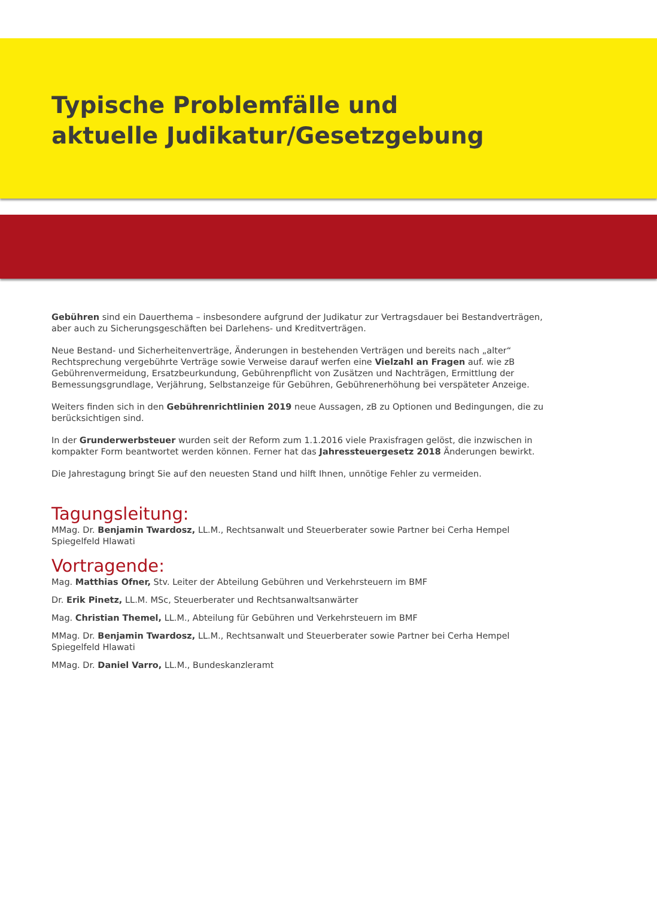Typische Problemfälle und
aktuelle Judikatur/Gesetzgebung
Gebühren sind ein Dauerthema – insbesondere aufgrund der Judikatur zur Vertragsdauer bei Bestandverträgen, aber auch zu Sicherungsgeschäften bei Darlehens- und Kreditverträgen.
Neue Bestand- und Sicherheitenverträge, Änderungen in bestehenden Verträgen und bereits nach „alter“ Rechtsprechung vergebührte Verträge sowie Verweise darauf werfen eine Vielzahl an Fragen auf. wie zB Gebührenvermeidung, Ersatzbeurkundung, Gebührenpflicht von Zusätzen und Nachträgen, Ermittlung der Bemessungsgrundlage, Verjährung, Selbstanzeige für Gebühren, Gebührenerhöhung bei verspäteter Anzeige.
Weiters finden sich in den Gebührenrichtlinien 2019 neue Aussagen, zB zu Optionen und Bedingungen, die zu berücksichtigen sind.
In der Grunderwerbsteuer wurden seit der Reform zum 1.1.2016 viele Praxisfragen gelöst, die inzwischen in kompakter Form beantwortet werden können. Ferner hat das Jahressteuergesetz 2018 Änderungen bewirkt.
Die Jahrestagung bringt Sie auf den neuesten Stand und hilft Ihnen, unnötige Fehler zu vermeiden.
Tagungsleitung:
MMag. Dr. Benjamin Twardosz, LL.M., Rechtsanwalt und Steuerberater sowie Partner bei Cerha Hempel Spiegelfeld Hlawati
Vortragende:
Mag. Matthias Ofner, Stv. Leiter der Abteilung Gebühren und Verkehrsteuern im BMF
Dr. Erik Pinetz, LL.M. MSc, Steuerberater und Rechtsanwaltsanwärter
Mag. Christian Themel, LL.M., Abteilung für Gebühren und Verkehrsteuern im BMF
MMag. Dr. Benjamin Twardosz, LL.M., Rechtsanwalt und Steuerberater sowie Partner bei Cerha Hempel Spiegelfeld Hlawati
MMag. Dr. Daniel Varro, LL.M., Bundeskanzleramt